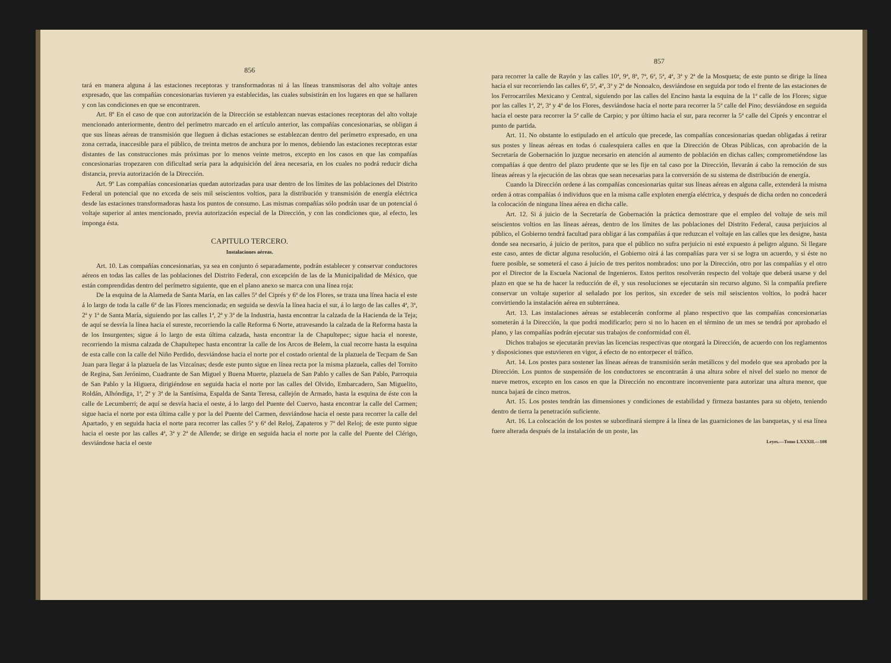856
tará en manera alguna á las estaciones receptoras y transformadoras ni á las líneas transmisoras del alto voltaje antes expresado, que las compañías concesionarias tuvieren ya establecidas, las cuales subsistirán en los lugares en que se hallaren y con las condiciones en que se encontraren.
Art. 8º En el caso de que con autorización de la Dirección se establezcan nuevas estaciones receptoras del alto voltaje mencionado anteriormente, dentro del perímetro marcado en el artículo anterior, las compañías concesionarias, se obligan á que sus líneas aéreas de transmisión que lleguen á dichas estaciones se establezcan dentro del perímetro expresado, en una zona cerrada, inaccesible para el público, de treinta metros de anchura por lo menos, debiendo las estaciones receptoras estar distantes de las construcciones más próximas por lo menos veinte metros, excepto en los casos en que las compañías concesionarias tropezaren con dificultad seria para la adquisición del área necesaria, en los cuales no podrá reducir dicha distancia, previa autorización de la Dirección.
Art. 9º Las compañías concesionarias quedan autorizadas para usar dentro de los límites de las poblaciones del Distrito Federal un potencial que no exceda de seis mil seiscientos voltios, para la distribución y transmisión de energía eléctrica desde las estaciones transformadoras hasta los puntos de consumo. Las mismas compañías sólo podrán usar de un potencial ó voltaje superior al antes mencionado, previa autorización especial de la Dirección, y con las condiciones que, al efecto, les imponga ésta.
CAPITULO TERCERO.
Instalaciones aéreas.
Art. 10. Las compañías concesionarias, ya sea en conjunto ó separadamente, podrán establecer y conservar conductores aéreos en todas las calles de las poblaciones del Distrito Federal, con excepción de las de la Municipalidad de México, que están comprendidas dentro del perímetro siguiente, que en el plano anexo se marca con una línea roja:
De la esquina de la Alameda de Santa María, en las calles 5ª del Ciprés y 6ª de los Flores, se traza una línea hacia el este á lo largo de toda la calle 6ª de las Flores mencionada; en seguida se desvía la línea hacia el sur, á lo largo de las calles 4ª, 3ª, 2ª y 1ª de Santa María, siguiendo por las calles 1ª, 2ª y 3ª de la Industria, hasta encontrar la calzada de la Hacienda de la Teja; de aquí se desvía la línea hacia el sureste, recorriendo la calle Reforma 6 Norte, atravesando la calzada de la Reforma hasta la de los Insurgentes; sigue á lo largo de esta última calzada, hasta encontrar la de Chapultepec; sigue hacia el noreste, recorriendo la misma calzada de Chapultepec hasta encontrar la calle de los Arcos de Belem, la cual recorre hasta la esquina de esta calle con la calle del Niño Perdido, desviándose hacia el norte por el costado oriental de la plazuela de Tecpam de San Juan para llegar á la plazuela de las Vizcaínas; desde este punto sigue en línea recta por la misma plazuela, calles del Tornito de Regina, San Jerónimo, Cuadrante de San Miguel y Buena Muerte, plazuela de San Pablo y calles de San Pablo, Parroquia de San Pablo y la Higuera, dirigiéndose en seguida hacia el norte por las calles del Olvido, Embarcadero, San Miguelito, Roldán, Alhóndiga, 1ª, 2ª y 3ª de la Santísima, Espalda de Santa Teresa, callejón de Armado, hasta la esquina de éste con la calle de Lecumberri; de aquí se desvía hacia el oeste, á lo largo del Puente del Cuervo, hasta encontrar la calle del Carmen; sigue hacia el norte por esta última calle y por la del Puente del Carmen, desviándose hacia el oeste para recorrer la calle del Apartado, y en seguida hacia el norte para recorrer las calles 5ª y 6ª del Reloj, Zapateros y 7ª del Reloj; de este punto sigue hacia el oeste por las calles 4ª, 3ª y 2ª de Allende; se dirige en seguida hacia el norte por la calle del Puente del Clérigo, desviándose hacia el oeste
857
para recorrer la calle de Rayón y las calles 10ª, 9ª, 8ª, 7ª, 6ª, 5ª, 4ª, 3ª y 2ª de la Mosqueta; de este punto se dirige la línea hacia el sur recorriendo las calles 6ª, 5ª, 4ª, 3ª y 2ª de Nonoalco, desviándose en seguida por todo el frente de las estaciones de los Ferrocarriles Mexicano y Central, siguiendo por las calles del Encino hasta la esquina de la 1ª calle de los Flores; sigue por las calles 1ª, 2ª, 3ª y 4ª de los Flores, desviándose hacia el norte para recorrer la 5ª calle del Pino; desviándose en seguida hacia el oeste para recorrer la 5ª calle de Carpio; y por último hacia el sur, para recorrer la 5ª calle del Ciprés y encontrar el punto de partida.
Art. 11. No obstante lo estipulado en el artículo que precede, las compañías concesionarias quedan obligadas á retirar sus postes y líneas aéreas en todas ó cualesquiera calles en que la Dirección de Obras Públicas, con aprobación de la Secretaría de Gobernación lo juzgue necesario en atención al aumento de población en dichas calles; comprometiéndose las compañías á que dentro del plazo prudente que se les fije en tal caso por la Dirección, llevarán á cabo la remoción de sus líneas aéreas y la ejecución de las obras que sean necesarias para la conversión de su sistema de distribución de energía.
Cuando la Dirección ordene á las compañías concesionarias quitar sus líneas aéreas en alguna calle, extenderá la misma orden á otras compañías ó individuos que en la misma calle exploten energía eléctrica, y después de dicha orden no concederá la colocación de ninguna línea aérea en dicha calle.
Art. 12. Si á juicio de la Secretaría de Gobernación la práctica demostrare que el empleo del voltaje de seis mil seiscientos voltios en las líneas aéreas, dentro de los límites de las poblaciones del Distrito Federal, causa perjuicios al público, el Gobierno tendrá facultad para obligar á las compañías á que reduzcan el voltaje en las calles que les designe, hasta donde sea necesario, á juicio de peritos, para que el público no sufra perjuicio ni esté expuesto á peligro alguno. Si llegare este caso, antes de dictar alguna resolución, el Gobierno oirá á las compañías para ver si se logra un acuerdo, y si éste no fuere posible, se someterá el caso á juicio de tres peritos nombrados: uno por la Dirección, otro por las compañías y el otro por el Director de la Escuela Nacional de Ingenieros. Estos peritos resolverán respecto del voltaje que deberá usarse y del plazo en que se ha de hacer la reducción de él, y sus resoluciones se ejecutarán sin recurso alguno. Si la compañía prefiere conservar un voltaje superior al señalado por los peritos, sin exceder de seis mil seiscientos voltios, lo podrá hacer convirtiendo la instalación aérea en subterránea.
Art. 13. Las instalaciones aéreas se establecerán conforme al plano respectivo que las compañías concesionarias someterán á la Dirección, la que podrá modificarlo; pero si no lo hacen en el término de un mes se tendrá por aprobado el plano, y las compañías podrán ejecutar sus trabajos de conformidad con él.
Dichos trabajos se ejecutarán previas las licencias respectivas que otorgará la Dirección, de acuerdo con los reglamentos y disposiciones que estuvieren en vigor, á efecto de no entorpecer el tráfico.
Art. 14. Los postes para sostener las líneas aéreas de transmisión serán metálicos y del modelo que sea aprobado por la Dirección. Los puntos de suspensión de los conductores se encontrarán á una altura sobre el nivel del suelo no menor de nueve metros, excepto en los casos en que la Dirección no encontrare inconveniente para autorizar una altura menor, que nunca bajará de cinco metros.
Art. 15. Los postes tendrán las dimensiones y condiciones de estabilidad y firmeza bastantes para su objeto, teniendo dentro de tierra la penetración suficiente.
Art. 16. La colocación de los postes se subordinará siempre á la línea de las guarniciones de las banquetas, y si esa línea fuere alterada después de la instalación de un poste, las
Leyes.—Tomo LXXXII.—108